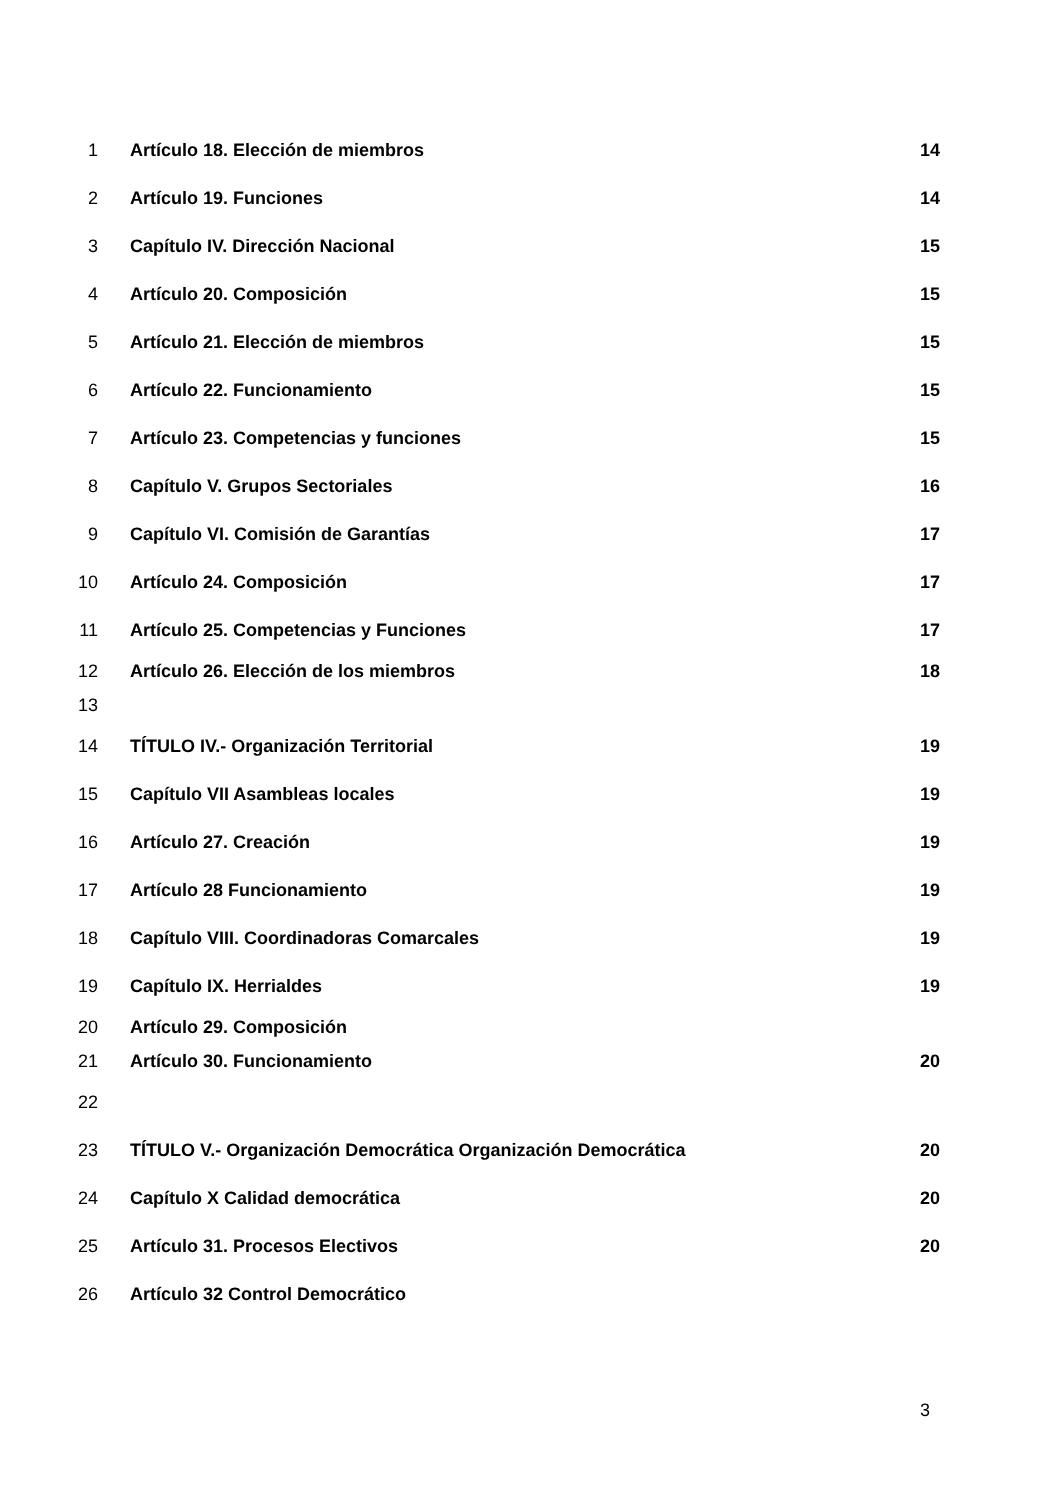1 Artículo 18. Elección de miembros 14
2 Artículo 19. Funciones 14
3 Capítulo IV. Dirección Nacional 15
4 Artículo 20. Composición 15
5 Artículo 21. Elección de miembros 15
6 Artículo 22. Funcionamiento 15
7 Artículo 23. Competencias y funciones 15
8 Capítulo V. Grupos Sectoriales 16
9 Capítulo VI. Comisión de Garantías 17
10 Artículo 24. Composición 17
11 Artículo 25. Competencias y Funciones 17
12 Artículo 26. Elección de los miembros 18
13
14 TÍTULO IV.- Organización Territorial 19
15 Capítulo VII Asambleas locales 19
16 Artículo 27. Creación 19
17 Artículo 28 Funcionamiento 19
18 Capítulo VIII. Coordinadoras Comarcales 19
19 Capítulo IX. Herrialdes 19
20 Artículo 29. Composición
21 Artículo 30. Funcionamiento 20
22
23 TÍTULO V.- Organización Democrática Organización Democrática 20
24 Capítulo X Calidad democrática 20
25 Artículo 31. Procesos Electivos 20
26 Artículo 32 Control Democrático
3